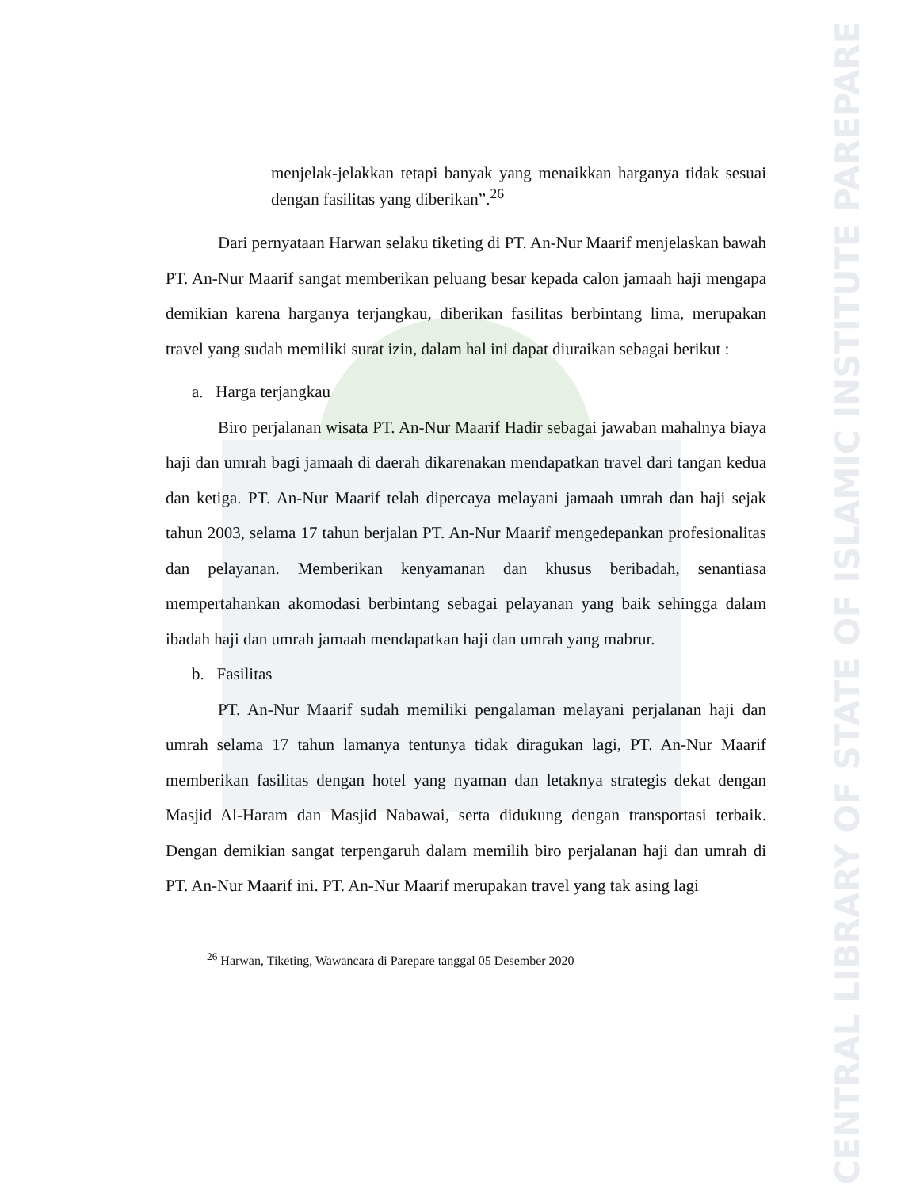CENTRAL LIBRARY OF STATE OF ISLAMIC INSTITUTE PAREPARE
menjelak-jelakkan tetapi banyak yang menaikkan harganya tidak sesuai dengan fasilitas yang diberikan”.<sup>26</sup>
Dari pernyataan Harwan selaku tiketing di PT. An-Nur Maarif menjelaskan bawah PT. An-Nur Maarif sangat memberikan peluang besar kepada calon jamaah haji mengapa demikian karena harganya terjangkau, diberikan fasilitas berbintang lima, merupakan travel yang sudah memiliki surat izin, dalam hal ini dapat diuraikan sebagai berikut :
a. Harga terjangkau
Biro perjalanan wisata PT. An-Nur Maarif Hadir sebagai jawaban mahalnya biaya haji dan umrah bagi jamaah di daerah dikarenakan mendapatkan travel dari tangan kedua dan ketiga. PT. An-Nur Maarif telah dipercaya melayani jamaah umrah dan haji sejak tahun 2003, selama 17 tahun berjalan PT. An-Nur Maarif mengedepankan profesionalitas dan pelayanan. Memberikan kenyamanan dan khusus beribadah, senantiasa mempertahankan akomodasi berbintang sebagai pelayanan yang baik sehingga dalam ibadah haji dan umrah jamaah mendapatkan haji dan umrah yang mabrur.
b. Fasilitas
PT. An-Nur Maarif sudah memiliki pengalaman melayani perjalanan haji dan umrah selama 17 tahun lamanya tentunya tidak diragukan lagi, PT. An-Nur Maarif memberikan fasilitas dengan hotel yang nyaman dan letaknya strategis dekat dengan Masjid Al-Haram dan Masjid Nabawai, serta didukung dengan transportasi terbaik. Dengan demikian sangat terpengaruh dalam memilih biro perjalanan haji dan umrah di PT. An-Nur Maarif ini. PT. An-Nur Maarif merupakan travel yang tak asing lagi
<sup>26</sup> Harwan, Tiketing, Wawancara di Parepare tanggal 05 Desember 2020